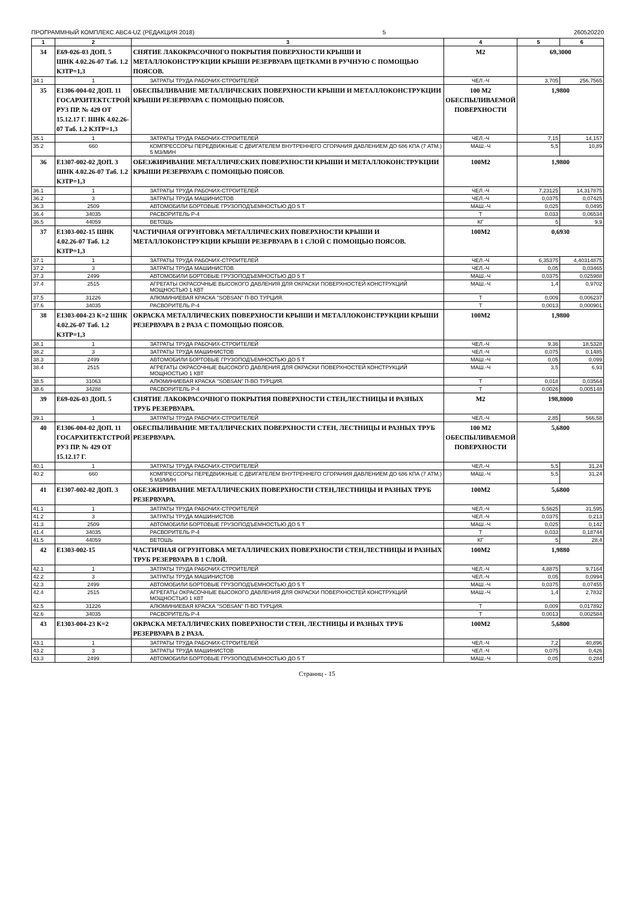ПРОГРАММНЫЙ КОМПЛЕКС АВС4-UZ (РЕДАКЦИЯ 2018) 5 260520220
| 1 | 2 | 3 | 4 | 5 | 6 |
| --- | --- | --- | --- | --- | --- |
| 34 | Е69-026-03 ДОП. 5 ШНК 4.02.26-07 Таб. 1.2 КЗТР=1,3 | СНЯТИЕ ЛАКОКРАСОЧНОГО ПОКРЫТИЯ ПОВЕРХНОСТИ КРЫШИ И МЕТАЛЛОКОНСТРУКЦИИ КРЫШИ РЕЗЕРВУАРА ЩЕТКАМИ В РУЧНУЮ С ПОМОЩЬЮ ПОЯСОВ. | М2 | 69,3000 | |
| 34.1 | 1 | ЗАТРАТЫ ТРУДА РАБОЧИХ-СТРОИТЕЛЕЙ | ЧЕЛ.-Ч | 3,705 | 256,7565 |
| 35 | Е1306-004-02 ДОП. 11 ГОСАРХИТЕКТСТРОЙ РУЗ ПР. № 429 ОТ 15.12.17 Г. ШНК 4.02.26-07 Таб. 1.2 КЗТР=1,3 | ОБЕСПЫЛИВАНИЕ МЕТАЛЛИЧЕСКИХ ПОВЕРХНОСТИ КРЫШИ И МЕТАЛЛОКОНСТРУКЦИИ КРЫШИ РЕЗЕРВУАРА С ПОМОЩЬЮ ПОЯСОВ. | 100 М2 ОБЕСПЫЛИВАЕМОЙ ПОВЕРХНОСТИ | 1,9800 | |
| 35.1 | 1 | ЗАТРАТЫ ТРУДА РАБОЧИХ-СТРОИТЕЛЕЙ | ЧЕЛ.-Ч | 7,15 | 14,157 |
| 35.2 | 660 | КОМПРЕССОРЫ ПЕРЕДВИЖНЫЕ С ДВИГАТЕЛЕМ ВНУТРЕННЕГО СГОРАНИЯ ДАВЛЕНИЕМ ДО 686 КПА (7 АТМ.) 5 М3/МИН | МАШ.-Ч | 5,5 | 10,89 |
| 36 | Е1307-002-02 ДОП. 3 ШНК 4.02.26-07 Таб. 1.2 КЗТР=1,3 | ОБЕЗЖИРИВАНИЕ МЕТАЛЛИЧЕСКИХ ПОВЕРХНОСТИ КРЫШИ И МЕТАЛЛОКОНСТРУКЦИИ КРЫШИ РЕЗЕРВУАРА С ПОМОЩЬЮ ПОЯСОВ. | 100М2 | 1,9800 | |
| 36.1 | 1 | ЗАТРАТЫ ТРУДА РАБОЧИХ-СТРОИТЕЛЕЙ | ЧЕЛ.-Ч | 7,23125 | 14,317875 |
| 36.2 | 3 | ЗАТРАТЫ ТРУДА МАШИНИСТОВ | ЧЕЛ.-Ч | 0,0375 | 0,07425 |
| 36.3 | 2509 | АВТОМОБИЛИ БОРТОВЫЕ ГРУЗОПОДЪЕМНОСТЬЮ ДО 5 Т | МАШ.-Ч | 0,025 | 0,0495 |
| 36.4 | 34035 | РАСВОРИТЕЛЬ Р-4 | Т | 0,033 | 0,06534 |
| 36.5 | 44059 | ВЕТОШЬ | КГ | 5 | 9,9 |
| 37 | Е1303-002-15 ШНК 4.02.26-07 Таб. 1.2 КЗТР=1,3 | ЧАСТИЧНАЯ ОГРУНТОВКА МЕТАЛЛИЧЕСКИХ ПОВЕРХНОСТИ КРЫШИ И МЕТАЛЛОКОНСТРУКЦИИ КРЫШИ РЕЗЕРВУАРА В 1 СЛОЙ С ПОМОЩЬЮ ПОЯСОВ. | 100М2 | 0,6930 | |
| 37.1 | 1 | ЗАТРАТЫ ТРУДА РАБОЧИХ-СТРОИТЕЛЕЙ | ЧЕЛ.-Ч | 6,35375 | 4,40314875 |
| 37.2 | 3 | ЗАТРАТЫ ТРУДА МАШИНИСТОВ | ЧЕЛ.-Ч | 0,05 | 0,03465 |
| 37.3 | 2499 | АВТОМОБИЛИ БОРТОВЫЕ ГРУЗОПОДЪЕМНОСТЬЮ ДО 5 Т | МАШ.-Ч | 0,0375 | 0,025988 |
| 37.4 | 2515 | АГРЕГАТЫ ОКРАСОЧНЫЕ ВЫСОКОГО ДАВЛЕНИЯ ДЛЯ ОКРАСКИ ПОВЕРХНОСТЕЙ КОНСТРУКЦИЙ МОЩНОСТЬЮ 1 КВТ | МАШ.-Ч | 1,4 | 0,9702 |
| 37.5 | 31226 | АЛЮМИНИЕВАЯ КРАСКА "SOBSAN" П-ВО ТУРЦИЯ. | Т | 0,009 | 0,006237 |
| 37.6 | 34035 | РАСВОРИТЕЛЬ Р-4 | Т | 0,0013 | 0,000901 |
| 38 | Е1303-004-23 К=2 ШНК 4.02.26-07 Таб. 1.2 КЗТР=1,3 | ОКРАСКА МЕТАЛЛИЧЕСКИХ ПОВЕРХНОСТИ КРЫШИ И МЕТАЛЛОКОНСТРУКЦИИ КРЫШИ РЕЗЕРВУАРА В 2 РАЗА С ПОМОЩЬЮ ПОЯСОВ. | 100М2 | 1,9800 | |
| 38.1 | 1 | ЗАТРАТЫ ТРУДА РАБОЧИХ-СТРОИТЕЛЕЙ | ЧЕЛ.-Ч | 9,36 | 18,5328 |
| 38.2 | 3 | ЗАТРАТЫ ТРУДА МАШИНИСТОВ | ЧЕЛ.-Ч | 0,075 | 0,1485 |
| 38.3 | 2499 | АВТОМОБИЛИ БОРТОВЫЕ ГРУЗОПОДЪЕМНОСТЬЮ ДО 5 Т | МАШ.-Ч | 0,05 | 0,099 |
| 38.4 | 2515 | АГРЕГАТЫ ОКРАСОЧНЫЕ ВЫСОКОГО ДАВЛЕНИЯ ДЛЯ ОКРАСКИ ПОВЕРХНОСТЕЙ КОНСТРУКЦИЙ МОЩНОСТЬЮ 1 КВТ | МАШ.-Ч | 3,5 | 6,93 |
| 38.5 | 31063 | АЛЮМИНИЕВАЯ КРАСКА "SOBSAN" П-ВО ТУРЦИЯ. | Т | 0,018 | 0,03564 |
| 38.6 | 34288 | РАСВОРИТЕЛЬ Р-4 | Т | 0,0026 | 0,005148 |
| 39 | Е69-026-03 ДОП. 5 | СНЯТИЕ ЛАКОКРАСОЧНОГО ПОКРЫТИЯ ПОВЕРХНОСТИ СТЕН,ЛЕСТНИЦЫ И РАЗНЫХ ТРУБ РЕЗЕРВУАРА. | М2 | 198,8000 | |
| 39.1 | 1 | ЗАТРАТЫ ТРУДА РАБОЧИХ-СТРОИТЕЛЕЙ | ЧЕЛ.-Ч | 2,85 | 566,58 |
| 40 | Е1306-004-02 ДОП. 11 ГОСАРХИТЕКТСТРОЙ РУЗ ПР. № 429 ОТ 15.12.17 Г. | ОБЕСПЫЛИВАНИЕ МЕТАЛЛИЧЕСКИХ ПОВЕРХНОСТИ СТЕН, ЛЕСТНИЦЫ И РАЗНЫХ ТРУБ РЕЗЕРВУАРА. | 100 М2 ОБЕСПЫЛИВАЕМОЙ ПОВЕРХНОСТИ | 5,6800 | |
| 40.1 | 1 | ЗАТРАТЫ ТРУДА РАБОЧИХ-СТРОИТЕЛЕЙ | ЧЕЛ.-Ч | 5,5 | 31,24 |
| 40.2 | 660 | КОМПРЕССОРЫ ПЕРЕДВИЖНЫЕ С ДВИГАТЕЛЕМ ВНУТРЕННЕГО СГОРАНИЯ ДАВЛЕНИЕМ ДО 686 КПА (7 АТМ.) 5 М3/МИН | МАШ.-Ч | 5,5 | 31,24 |
| 41 | Е1307-002-02 ДОП. 3 | ОБЕЗЖИРИВАНИЕ МЕТАЛЛИЧЕСКИХ ПОВЕРХНОСТИ СТЕН,ЛЕСТНИЦЫ И РАЗНЫХ ТРУБ РЕЗЕРВУАРА. | 100М2 | 5,6800 | |
| 41.1 | 1 | ЗАТРАТЫ ТРУДА РАБОЧИХ-СТРОИТЕЛЕЙ | ЧЕЛ.-Ч | 5,5625 | 31,595 |
| 41.2 | 3 | ЗАТРАТЫ ТРУДА МАШИНИСТОВ | ЧЕЛ.-Ч | 0,0375 | 0,213 |
| 41.3 | 2509 | АВТОМОБИЛИ БОРТОВЫЕ ГРУЗОПОДЪЕМНОСТЬЮ ДО 5 Т | МАШ.-Ч | 0,025 | 0,142 |
| 41.4 | 34035 | РАСВОРИТЕЛЬ Р-4 | Т | 0,033 | 0,18744 |
| 41.5 | 44059 | ВЕТОШЬ | КГ | 5 | 28,4 |
| 42 | Е1303-002-15 | ЧАСТИЧНАЯ ОГРУНТОВКА МЕТАЛЛИЧЕСКИХ ПОВЕРХНОСТИ СТЕН,ЛЕСТНИЦЫ И РАЗНЫХ ТРУБ РЕЗЕРВУАРА В 1 СЛОЙ. | 100М2 | 1,9880 | |
| 42.1 | 1 | ЗАТРАТЫ ТРУДА РАБОЧИХ-СТРОИТЕЛЕЙ | ЧЕЛ.-Ч | 4,8875 | 9,7164 |
| 42.2 | 3 | ЗАТРАТЫ ТРУДА МАШИНИСТОВ | ЧЕЛ.-Ч | 0,05 | 0,0994 |
| 42.3 | 2499 | АВТОМОБИЛИ БОРТОВЫЕ ГРУЗОПОДЪЕМНОСТЬЮ ДО 5 Т | МАШ.-Ч | 0,0375 | 0,07455 |
| 42.4 | 2515 | АГРЕГАТЫ ОКРАСОЧНЫЕ ВЫСОКОГО ДАВЛЕНИЯ ДЛЯ ОКРАСКИ ПОВЕРХНОСТЕЙ КОНСТРУКЦИЙ МОЩНОСТЬЮ 1 КВТ | МАШ.-Ч | 1,4 | 2,7832 |
| 42.5 | 31226 | АЛЮМИНИЕВАЯ КРАСКА "SOBSAN" П-ВО ТУРЦИЯ. | Т | 0,009 | 0,017892 |
| 42.6 | 34035 | РАСВОРИТЕЛЬ Р-4 | Т | 0,0013 | 0,002584 |
| 43 | Е1303-004-23 К=2 | ОКРАСКА МЕТАЛЛИЧЕСКИХ ПОВЕРХНОСТИ СТЕН, ЛЕСТНИЦЫ И РАЗНЫХ ТРУБ РЕЗЕРВУАРА В 2 РАЗА. | 100М2 | 5,6800 | |
| 43.1 | 1 | ЗАТРАТЫ ТРУДА РАБОЧИХ-СТРОИТЕЛЕЙ | ЧЕЛ.-Ч | 7,2 | 40,896 |
| 43.2 | 3 | ЗАТРАТЫ ТРУДА МАШИНИСТОВ | ЧЕЛ.-Ч | 0,075 | 0,426 |
| 43.3 | 2499 | АВТОМОБИЛИ БОРТОВЫЕ ГРУЗОПОДЪЕМНОСТЬЮ ДО 5 Т | МАШ.-Ч | 0,05 | 0,284 |
Страниц - 15